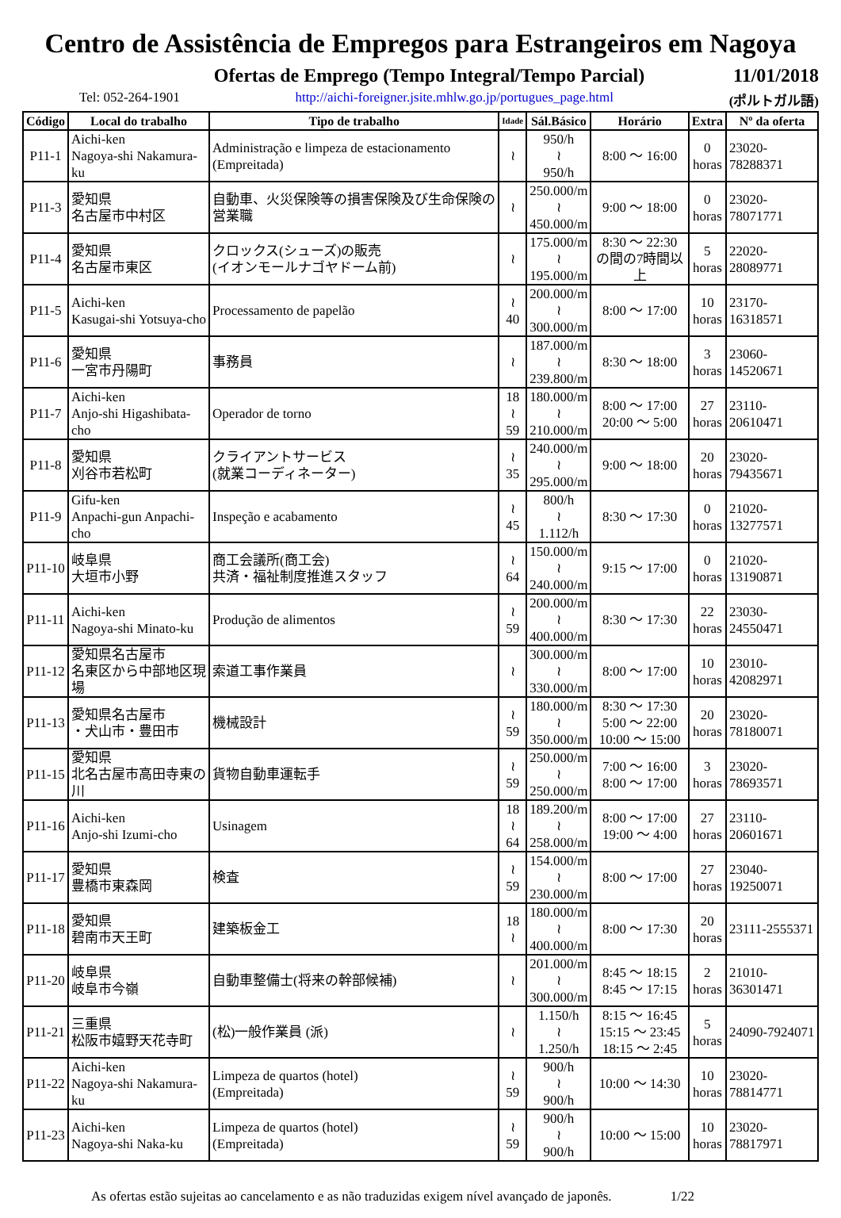Centro de Assistência de Empregos para Estrangeiros em Nagoya
Ofertas de Emprego (Tempo Integral/Tempo Parcial)
11/01/2018
Tel: 052-264-1901 http://aichi-foreigner.jsite.mhlw.go.jp/portugues_page.html (ポルトガル語)
| Código | Local do trabalho | Tipo de trabalho | Idade | Sál.Básico | Horário | Extra | Nº da oferta |
| --- | --- | --- | --- | --- | --- | --- | --- |
| P11-1 | Aichi-ken Nagoya-shi Nakamura-ku | Administração e limpeza de estacionamento (Empreitada) | ≀ | 950/h ≀ 950/h | 8:00 〜 16:00 | 0 horas | 23020-78288371 |
| P11-3 | 愛知県 名古屋市中村区 | 自動車、火災保険等の損害保険及び生命保険の営業職 | ≀ | 250.000/m ≀ 450.000/m | 9:00 〜 18:00 | 0 horas | 23020-78071771 |
| P11-4 | 愛知県 名古屋市東区 | クロックス(シューズ)の販売 (イオンモールナゴヤドーム前) | ≀ | 175.000/m ≀ 195.000/m | 8:30 〜 22:30 の間の7時間以上 | 5 horas | 22020-28089771 |
| P11-5 | Aichi-ken Kasugai-shi Yotsuya-cho | Processamento de papelão | ≀ 40 | 200.000/m ≀ 300.000/m | 8:00 〜 17:00 | 10 horas | 23170-16318571 |
| P11-6 | 愛知県 一宮市丹陽町 | 事務員 | ≀ | 187.000/m ≀ 239.800/m | 8:30 〜 18:00 | 3 horas | 23060-14520671 |
| P11-7 | Aichi-ken Anjo-shi Higashibata-cho | Operador de torno | 18 ≀ 59 | 180.000/m ≀ 210.000/m | 8:00 〜 17:00 20:00 〜 5:00 | 27 horas | 23110-20610471 |
| P11-8 | 愛知県 刈谷市若松町 | クライアントサービス (就業コーディネーター) | ≀ 35 | 240.000/m ≀ 295.000/m | 9:00 〜 18:00 | 20 horas | 23020-79435671 |
| P11-9 | Gifu-ken Anpachi-gun Anpachi-cho | Inspeção e acabamento | ≀ 45 | 800/h ≀ 1.112/h | 8:30 〜 17:30 | 0 horas | 21020-13277571 |
| P11-10 | 岐阜県 大垣市小野 | 商工会議所(商工会) 共済・福祉制度推進スタッフ | ≀ 64 | 150.000/m ≀ 240.000/m | 9:15 〜 17:00 | 0 horas | 21020-13190871 |
| P11-11 | Aichi-ken Nagoya-shi Minato-ku | Produção de alimentos | ≀ 59 | 200.000/m ≀ 400.000/m | 8:30 〜 17:30 | 22 horas | 23030-24550471 |
| P11-12 | 愛知県名古屋市 名東区から中部地区現場 | 索道工事作業員 | ≀ | 300.000/m ≀ 330.000/m | 8:00 〜 17:00 | 10 horas | 23010-42082971 |
| P11-13 | 愛知県名古屋市 ・犬山市・豊田市 | 機械設計 | ≀ 59 | 180.000/m ≀ 350.000/m | 8:30 〜 17:30 5:00 〜 22:00 10:00 〜 15:00 | 20 horas | 23020-78180071 |
| P11-15 | 愛知県 北名古屋市高田寺東の川 | 貨物自動車運転手 | ≀ 59 | 250.000/m ≀ 250.000/m | 7:00 〜 16:00 8:00 〜 17:00 | 3 horas | 23020-78693571 |
| P11-16 | Aichi-ken Anjo-shi Izumi-cho | Usinagem | 18 ≀ 64 | 189.200/m ≀ 258.000/m | 8:00 〜 17:00 19:00 〜 4:00 | 27 horas | 23110-20601671 |
| P11-17 | 愛知県 豊橋市東森岡 | 検査 | ≀ 59 | 154.000/m ≀ 230.000/m | 8:00 〜 17:00 | 27 horas | 23040-19250071 |
| P11-18 | 愛知県 碧南市天王町 | 建築板金工 | 18 ≀ | 180.000/m ≀ 400.000/m | 8:00 〜 17:30 | 20 horas | 23111-2555371 |
| P11-20 | 岐阜県 岐阜市今嶺 | 自動車整備士(将来の幹部候補) | ≀ | 201.000/m ≀ 300.000/m | 8:45 〜 18:15 8:45 〜 17:15 | 2 horas | 21010-36301471 |
| P11-21 | 三重県 松阪市嬉野天花寺町 | (松)一般作業員 (派) | ≀ | 1.150/h ≀ 1.250/h | 8:15 〜 16:45 15:15 〜 23:45 18:15 〜 2:45 | 5 horas | 24090-7924071 |
| P11-22 | Aichi-ken Nagoya-shi Nakamura-ku | Limpeza de quartos (hotel) (Empreitada) | ≀ 59 | 900/h ≀ 900/h | 10:00 〜 14:30 | 10 horas | 23020-78814771 |
| P11-23 | Aichi-ken Nagoya-shi Naka-ku | Limpeza de quartos (hotel) (Empreitada) | ≀ 59 | 900/h ≀ 900/h | 10:00 〜 15:00 | 10 horas | 23020-78817971 |
As ofertas estão sujeitas ao cancelamento e as não traduzidas exigem nível avançado de japonês. 1/22